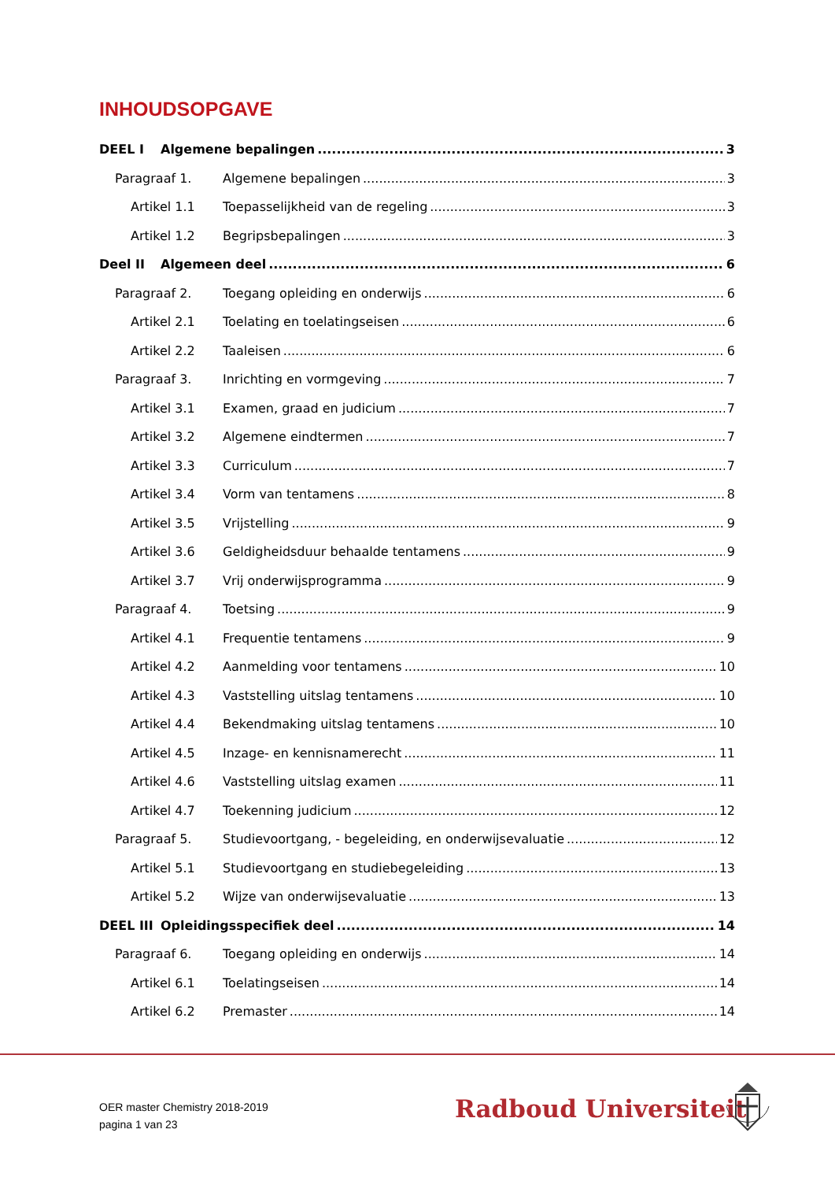INHOUDSOPGAVE
DEEL I Algemene bepalingen 3
Paragraaf 1. Algemene bepalingen 3
Artikel 1.1 Toepasselijkheid van de regeling 3
Artikel 1.2 Begripsbepalingen 3
Deel II Algemeen deel 6
Paragraaf 2. Toegang opleiding en onderwijs 6
Artikel 2.1 Toelating en toelatingseisen 6
Artikel 2.2 Taaleisen 6
Paragraaf 3. Inrichting en vormgeving 7
Artikel 3.1 Examen, graad en judicium 7
Artikel 3.2 Algemene eindtermen 7
Artikel 3.3 Curriculum 7
Artikel 3.4 Vorm van tentamens 8
Artikel 3.5 Vrijstelling 9
Artikel 3.6 Geldigheidsduur behaalde tentamens 9
Artikel 3.7 Vrij onderwijsprogramma 9
Paragraaf 4. Toetsing 9
Artikel 4.1 Frequentie tentamens 9
Artikel 4.2 Aanmelding voor tentamens 10
Artikel 4.3 Vaststelling uitslag tentamens 10
Artikel 4.4 Bekendmaking uitslag tentamens 10
Artikel 4.5 Inzage- en kennisnamerecht 11
Artikel 4.6 Vaststelling uitslag examen 11
Artikel 4.7 Toekenning judicium 12
Paragraaf 5. Studievoortgang, - begeleiding, en onderwijsevaluatie 12
Artikel 5.1 Studievoortgang en studiebegeleiding 13
Artikel 5.2 Wijze van onderwijsevaluatie 13
DEEL III Opleidingsspecifiek deel 14
Paragraaf 6. Toegang opleiding en onderwijs 14
Artikel 6.1 Toelatingseisen 14
Artikel 6.2 Premaster 14
OER master Chemistry 2018-2019
pagina 1 van 23
Radboud Universiteit